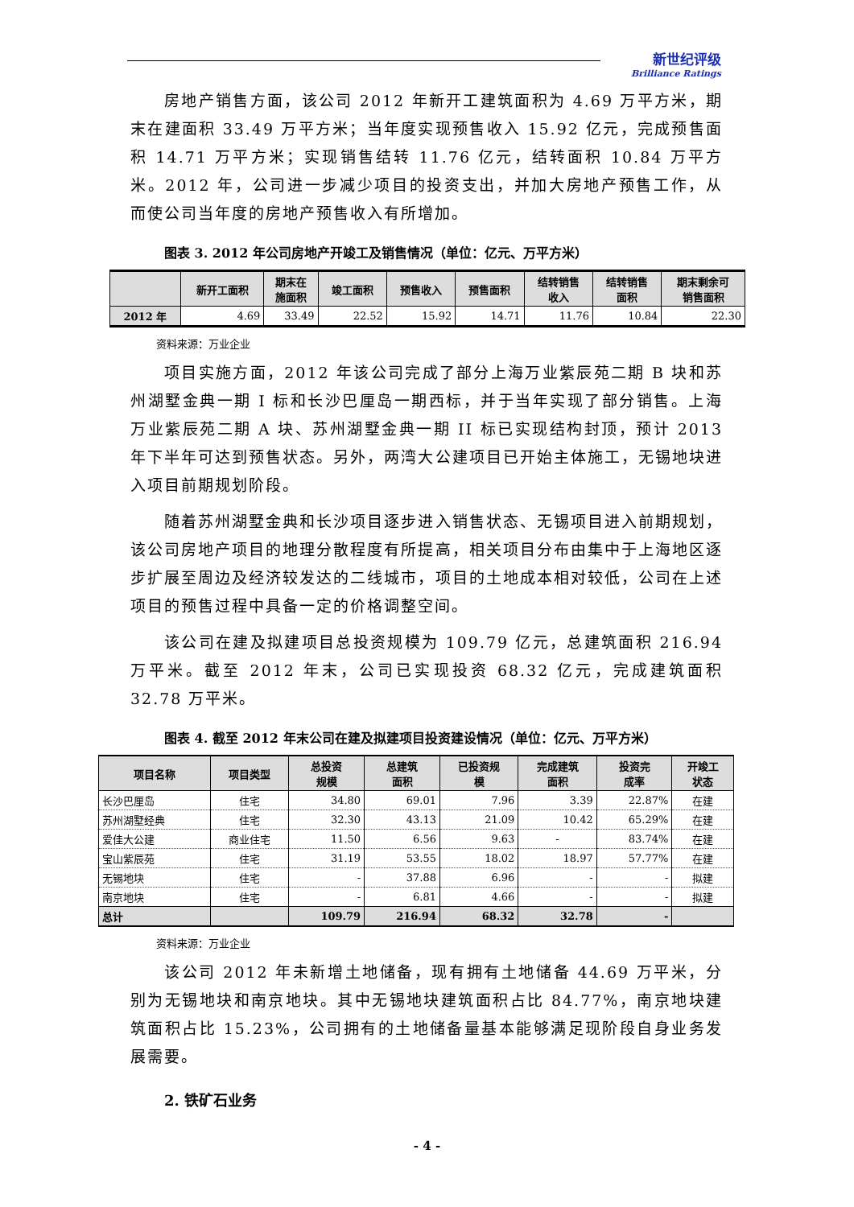新世纪评级
Brilliance Ratings
房地产销售方面，该公司 2012 年新开工建筑面积为 4.69 万平方米，期末在建面积 33.49 万平方米；当年度实现预售收入 15.92 亿元，完成预售面积 14.71 万平方米；实现销售结转 11.76 亿元，结转面积 10.84 万平方米。2012 年，公司进一步减少项目的投资支出，并加大房地产预售工作，从而使公司当年度的房地产预售收入有所增加。
图表 3. 2012 年公司房地产开竣工及销售情况（单位：亿元、万平方米）
| | 新开工面积 | 期末在 施面积 | 竣工面积 | 预售收入 | 预售面积 | 结转销售 收入 | 结转销售 面积 | 期末剩余可 销售面积 |
| --- | --- | --- | --- | --- | --- | --- | --- | --- |
| 2012 年 | 4.69 | 33.49 | 22.52 | 15.92 | 14.71 | 11.76 | 10.84 | 22.30 |
资料来源：万业企业
项目实施方面，2012 年该公司完成了部分上海万业紫辰苑二期 B 块和苏州湖墅金典一期 I 标和长沙巴厘岛一期西标，并于当年实现了部分销售。上海万业紫辰苑二期 A 块、苏州湖墅金典一期 II 标已实现结构封顶，预计 2013 年下半年可达到预售状态。另外，两湾大公建项目已开始主体施工，无锡地块进入项目前期规划阶段。
随着苏州湖墅金典和长沙项目逐步进入销售状态、无锡项目进入前期规划，该公司房地产项目的地理分散程度有所提高，相关项目分布由集中于上海地区逐步扩展至周边及经济较发达的二线城市，项目的土地成本相对较低，公司在上述项目的预售过程中具备一定的价格调整空间。
该公司在建及拟建项目总投资规模为 109.79 亿元，总建筑面积 216.94 万平米。截至 2012 年末，公司已实现投资 68.32 亿元，完成建筑面积 32.78 万平米。
图表 4. 截至 2012 年末公司在建及拟建项目投资建设情况（单位：亿元、万平方米）
| 项目名称 | 项目类型 | 总投资 规模 | 总建筑 面积 | 已投资规 模 | 完成建筑 面积 | 投资完 成率 | 开竣工 状态 |
| --- | --- | --- | --- | --- | --- | --- | --- |
| 长沙巴厘岛 | 住宅 | 34.80 | 69.01 | 7.96 | 3.39 | 22.87% | 在建 |
| 苏州湖墅经典 | 住宅 | 32.30 | 43.13 | 21.09 | 10.42 | 65.29% | 在建 |
| 爱佳大公建 | 商业住宅 | 11.50 | 6.56 | 9.63 | - | 83.74% | 在建 |
| 宝山紫辰苑 | 住宅 | 31.19 | 53.55 | 18.02 | 18.97 | 57.77% | 在建 |
| 无锡地块 | 住宅 | - | 37.88 | 6.96 | - | - | 拟建 |
| 南京地块 | 住宅 | - | 6.81 | 4.66 | - | - | 拟建 |
| 总计 | | 109.79 | 216.94 | 68.32 | 32.78 | - | |
资料来源：万业企业
该公司 2012 年未新增土地储备，现有拥有土地储备 44.69 万平米，分别为无锡地块和南京地块。其中无锡地块建筑面积占比 84.77%，南京地块建筑面积占比 15.23%，公司拥有的土地储备量基本能够满足现阶段自身业务发展需要。
2. 铁矿石业务
- 4 -